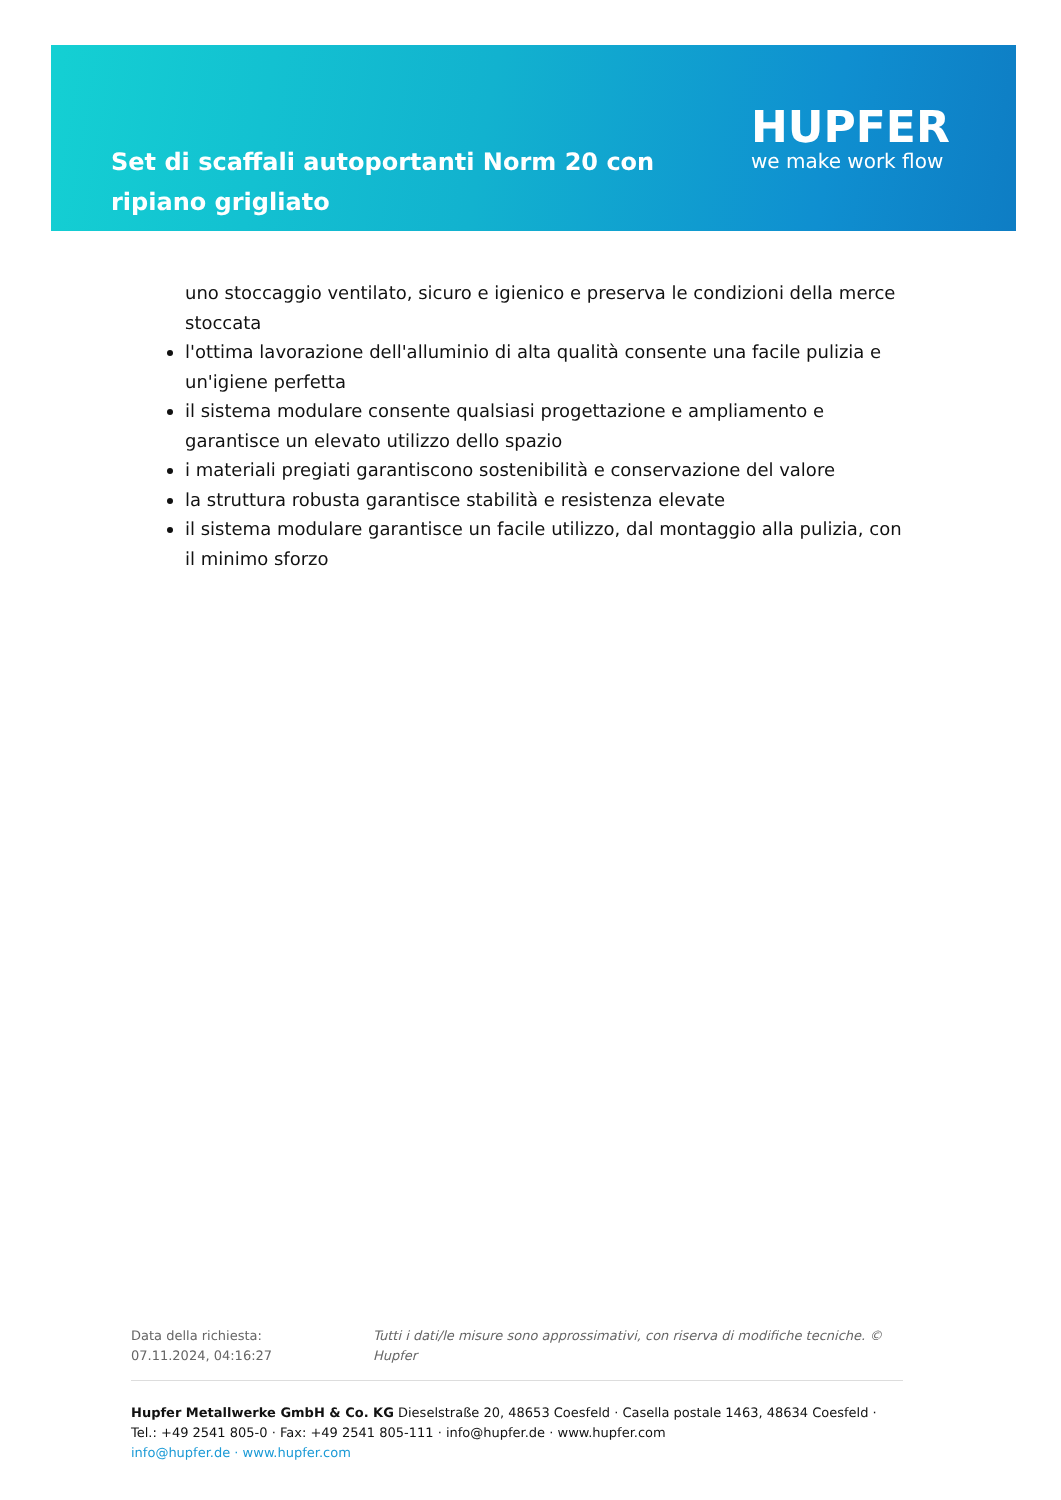Set di scaffali autoportanti Norm 20 con ripiano grigliato
HUPFER
we make work flow
uno stoccaggio ventilato, sicuro e igienico e preserva le condizioni della merce stoccata
l'ottima lavorazione dell'alluminio di alta qualità consente una facile pulizia e un'igiene perfetta
il sistema modulare consente qualsiasi progettazione e ampliamento e garantisce un elevato utilizzo dello spazio
i materiali pregiati garantiscono sostenibilità e conservazione del valore
la struttura robusta garantisce stabilità e resistenza elevate
il sistema modulare garantisce un facile utilizzo, dal montaggio alla pulizia, con il minimo sforzo
Data della richiesta: 07.11.2024, 04:16:27
Tutti i dati/le misure sono approssimativi, con riserva di modifiche tecniche. © Hupfer
Hupfer Metallwerke GmbH & Co. KG Dieselstraße 20, 48653 Coesfeld · Casella postale 1463, 48634 Coesfeld · Tel.: +49 2541 805-0 · Fax: +49 2541 805-111 · info@hupfer.de · www.hupfer.com
info@hupfer.de · www.hupfer.com